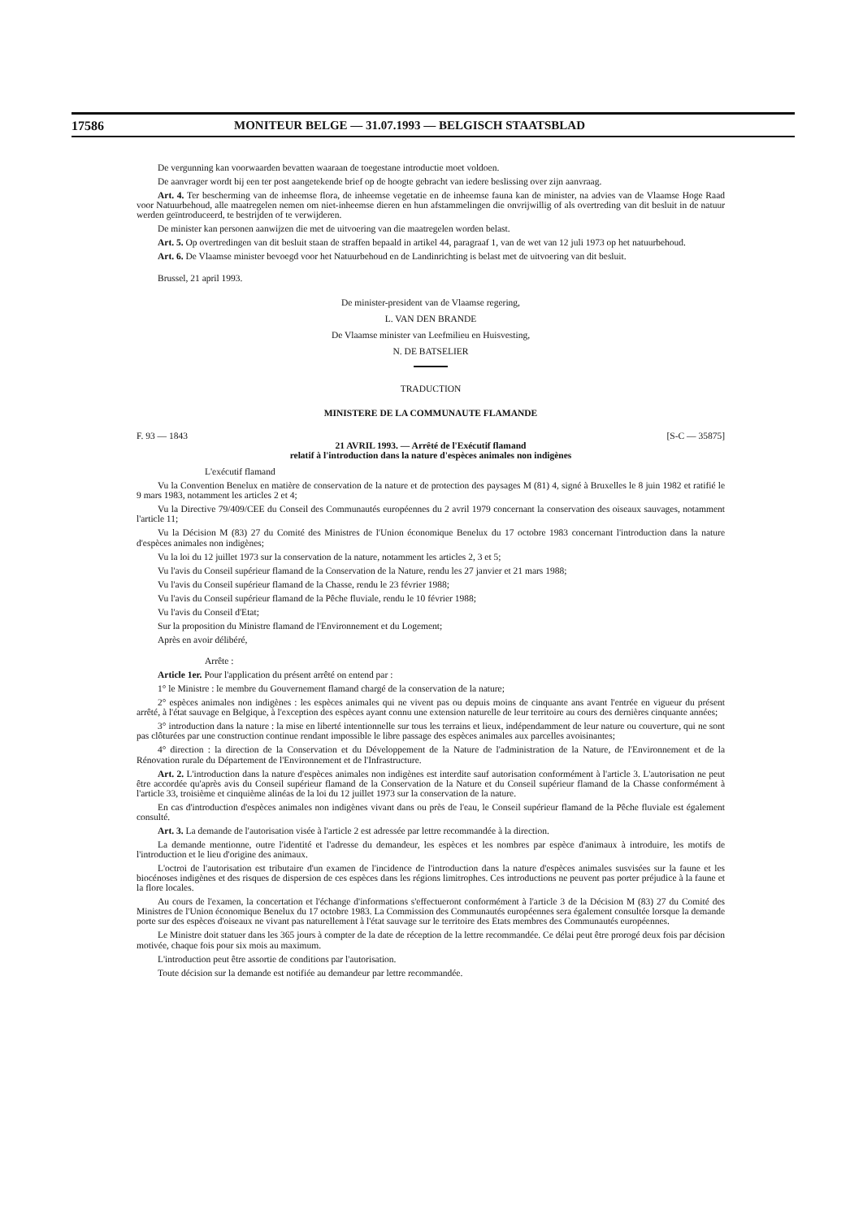17586 MONITEUR BELGE — 31.07.1993 — BELGISCH STAATSBLAD
De vergunning kan voorwaarden bevatten waaraan de toegestane introductie moet voldoen.
De aanvrager wordt bij een ter post aangetekende brief op de hoogte gebracht van iedere beslissing over zijn aanvraag.
Art. 4. Ter bescherming van de inheemse flora, de inheemse vegetatie en de inheemse fauna kan de minister, na advies van de Vlaamse Hoge Raad voor Natuurbehoud, alle maatregelen nemen om niet-inheemse dieren en hun afstammelingen die onvrijwillig of als overtreding van dit besluit in de natuur werden geïntroduceerd, te bestrijden of te verwijderen.
De minister kan personen aanwijzen die met de uitvoering van die maatregelen worden belast.
Art. 5. Op overtredingen van dit besluit staan de straffen bepaald in artikel 44, paragraaf 1, van de wet van 12 juli 1973 op het natuurbehoud.
Art. 6. De Vlaamse minister bevoegd voor het Natuurbehoud en de Landinrichting is belast met de uitvoering van dit besluit.
Brussel, 21 april 1993.
De minister-president van de Vlaamse regering,
L. VAN DEN BRANDE
De Vlaamse minister van Leefmilieu en Huisvesting,
N. DE BATSELIER
TRADUCTION
MINISTERE DE LA COMMUNAUTE FLAMANDE
F. 93 — 1843 [S-C — 35875]
21 AVRIL 1993. — Arrêté de l'Exécutif flamand
relatif à l'introduction dans la nature d'espèces animales non indigènes
L'exécutif flamand
Vu la Convention Benelux en matière de conservation de la nature et de protection des paysages M (81) 4, signé à Bruxelles le 8 juin 1982 et ratifié le 9 mars 1983, notamment les articles 2 et 4;
Vu la Directive 79/409/CEE du Conseil des Communautés européennes du 2 avril 1979 concernant la conservation des oiseaux sauvages, notamment l'article 11;
Vu la Décision M (83) 27 du Comité des Ministres de l'Union économique Benelux du 17 octobre 1983 concernant l'introduction dans la nature d'espèces animales non indigènes;
Vu la loi du 12 juillet 1973 sur la conservation de la nature, notamment les articles 2, 3 et 5;
Vu l'avis du Conseil supérieur flamand de la Conservation de la Nature, rendu les 27 janvier et 21 mars 1988;
Vu l'avis du Conseil supérieur flamand de la Chasse, rendu le 23 février 1988;
Vu l'avis du Conseil supérieur flamand de la Pêche fluviale, rendu le 10 février 1988;
Vu l'avis du Conseil d'Etat;
Sur la proposition du Ministre flamand de l'Environnement et du Logement;
Après en avoir délibéré,
Arrête :
Article 1er. Pour l'application du présent arrêté on entend par :
1° le Ministre : le membre du Gouvernement flamand chargé de la conservation de la nature;
2° espèces animales non indigènes : les espèces animales qui ne vivent pas ou depuis moins de cinquante ans avant l'entrée en vigueur du présent arrêté, à l'état sauvage en Belgique, à l'exception des espèces ayant connu une extension naturelle de leur territoire au cours des dernières cinquante années;
3° introduction dans la nature : la mise en liberté intentionnelle sur tous les terrains et lieux, indépendamment de leur nature ou couverture, qui ne sont pas clôturées par une construction continue rendant impossible le libre passage des espèces animales aux parcelles avoisinantes;
4° direction : la direction de la Conservation et du Développement de la Nature de l'administration de la Nature, de l'Environnement et de la Rénovation rurale du Département de l'Environnement et de l'Infrastructure.
Art. 2. L'introduction dans la nature d'espèces animales non indigènes est interdite sauf autorisation conformément à l'article 3. L'autorisation ne peut être accordée qu'après avis du Conseil supérieur flamand de la Conservation de la Nature et du Conseil supérieur flamand de la Chasse conformément à l'article 33, troisième et cinquième alinéas de la loi du 12 juillet 1973 sur la conservation de la nature.
En cas d'introduction d'espèces animales non indigènes vivant dans ou près de l'eau, le Conseil supérieur flamand de la Pêche fluviale est également consulté.
Art. 3. La demande de l'autorisation visée à l'article 2 est adressée par lettre recommandée à la direction.
La demande mentionne, outre l'identité et l'adresse du demandeur, les espèces et les nombres par espèce d'animaux à introduire, les motifs de l'introduction et le lieu d'origine des animaux.
L'octroi de l'autorisation est tributaire d'un examen de l'incidence de l'introduction dans la nature d'espèces animales susvisées sur la faune et les biocénoses indigènes et des risques de dispersion de ces espèces dans les régions limitrophes. Ces introductions ne peuvent pas porter préjudice à la faune et la flore locales.
Au cours de l'examen, la concertation et l'échange d'informations s'effectueront conformément à l'article 3 de la Décision M (83) 27 du Comité des Ministres de l'Union économique Benelux du 17 octobre 1983. La Commission des Communautés européennes sera également consultée lorsque la demande porte sur des espèces d'oiseaux ne vivant pas naturellement à l'état sauvage sur le territoire des Etats membres des Communautés européennes.
Le Ministre doit statuer dans les 365 jours à compter de la date de réception de la lettre recommandée. Ce délai peut être prorogé deux fois par décision motivée, chaque fois pour six mois au maximum.
L'introduction peut être assortie de conditions par l'autorisation.
Toute décision sur la demande est notifiée au demandeur par lettre recommandée.